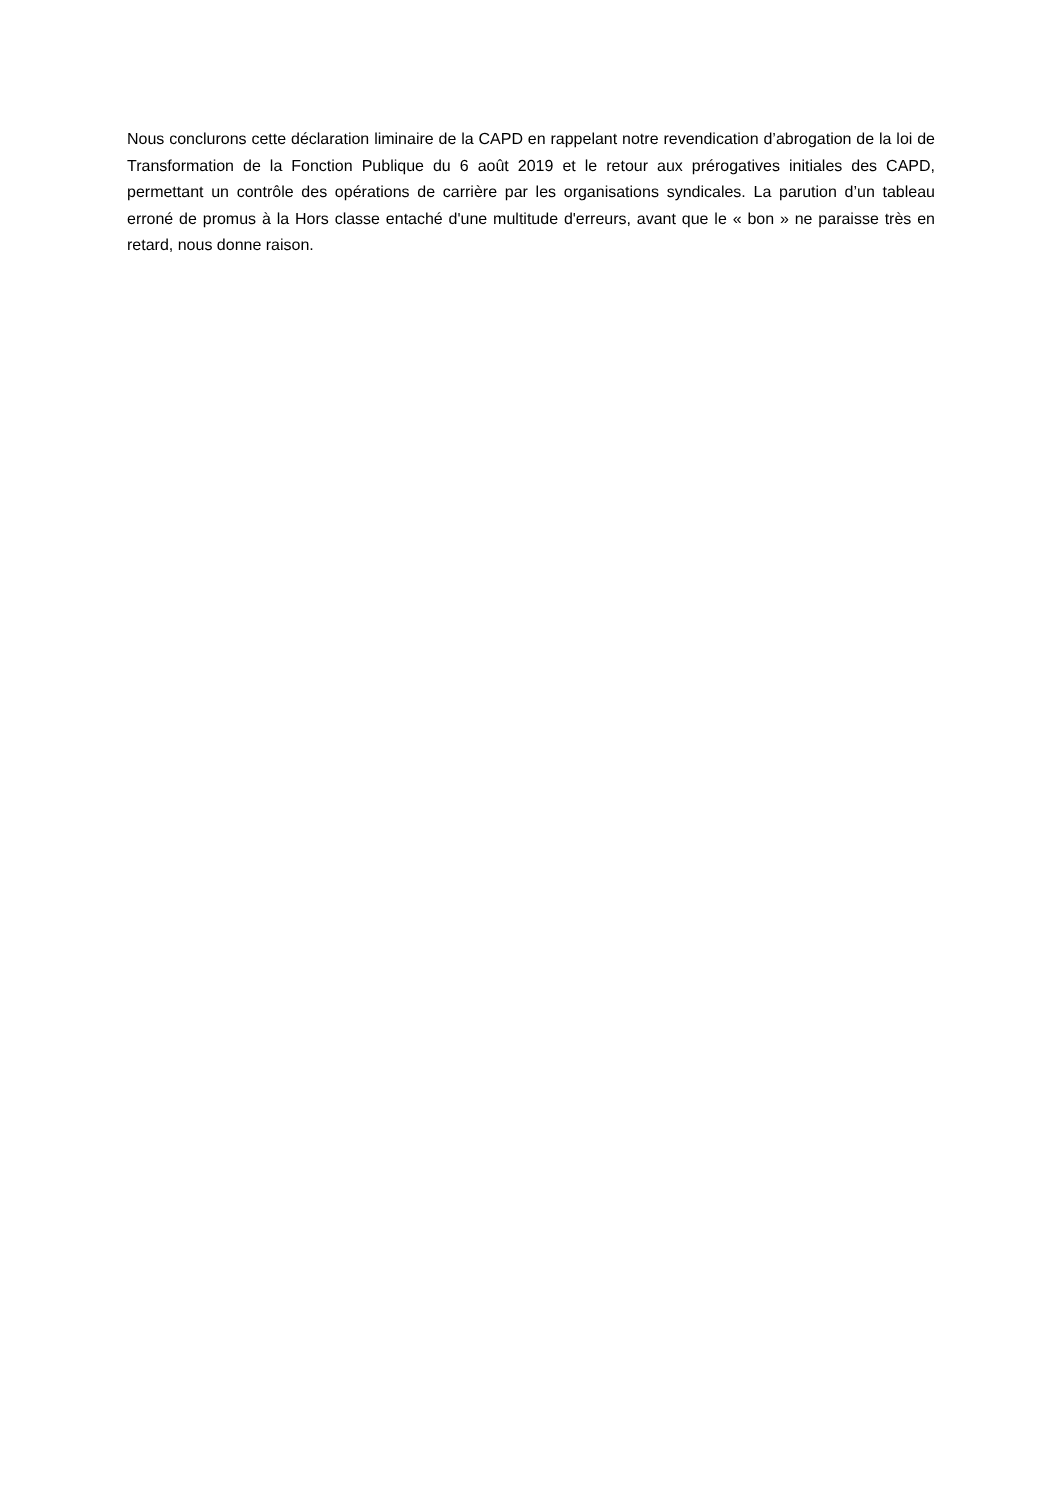Nous conclurons cette déclaration liminaire de la CAPD en rappelant notre revendication d’abrogation de la loi de Transformation de la Fonction Publique du 6 août 2019 et le retour aux prérogatives initiales des CAPD, permettant un contrôle des opérations de carrière par les organisations syndicales. La parution d’un tableau erroné de promus à la Hors classe entaché d'une multitude d'erreurs, avant que le « bon » ne paraisse très en retard, nous donne raison.